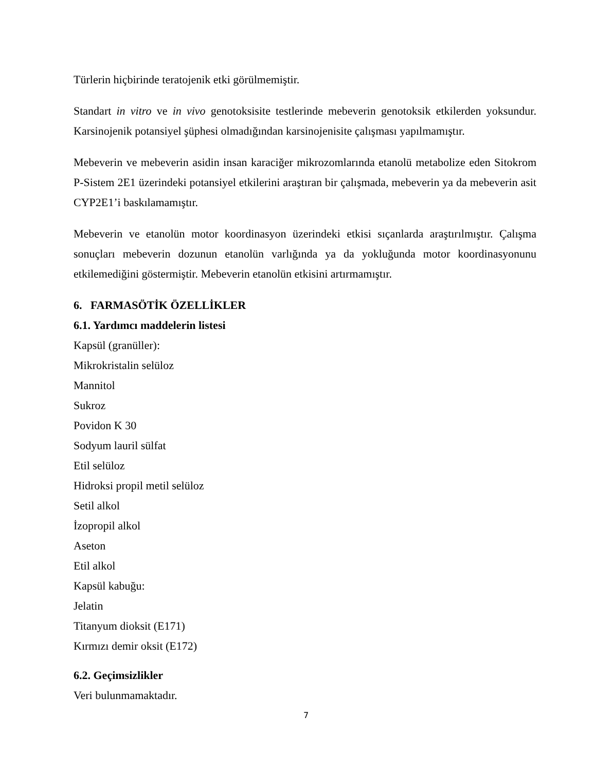Türlerin hiçbirinde teratojenik etki görülmemiştir.
Standart in vitro ve in vivo genotoksisite testlerinde mebeverin genotoksik etkilerden yoksundur. Karsinojenik potansiyel şüphesi olmadığından karsinojenisite çalışması yapılmamıştır.
Mebeverin ve mebeverin asidin insan karaciğer mikrozomlarında etanolü metabolize eden Sitokrom P-Sistem 2E1 üzerindeki potansiyel etkilerini araştıran bir çalışmada, mebeverin ya da mebeverin asit CYP2E1’i baskılamamıştır.
Mebeverin ve etanolün motor koordinasyon üzerindeki etkisi sıçanlarda araştırılmıştır. Çalışma sonuçları mebeverin dozunun etanolün varlığında ya da yokluğunda motor koordinasyonunu etkilemediğini göstermiştir. Mebeverin etanolün etkisini artırmamıştır.
6. FARMASÖTİK ÖZELLİKLER
6.1. Yardımcı maddelerin listesi
Kapsül (granüller):
Mikrokristalin selüloz
Mannitol
Sukroz
Povidon K 30
Sodyum lauril sülfat
Etil selüloz
Hidroksi propil metil selüloz
Setil alkol
İzopropil alkol
Aseton
Etil alkol
Kapsül kabuğu:
Jelatin
Titanyum dioksit (E171)
Kırmızı demir oksit (E172)
6.2. Geçimsizlikler
Veri bulunmamaktadır.
7